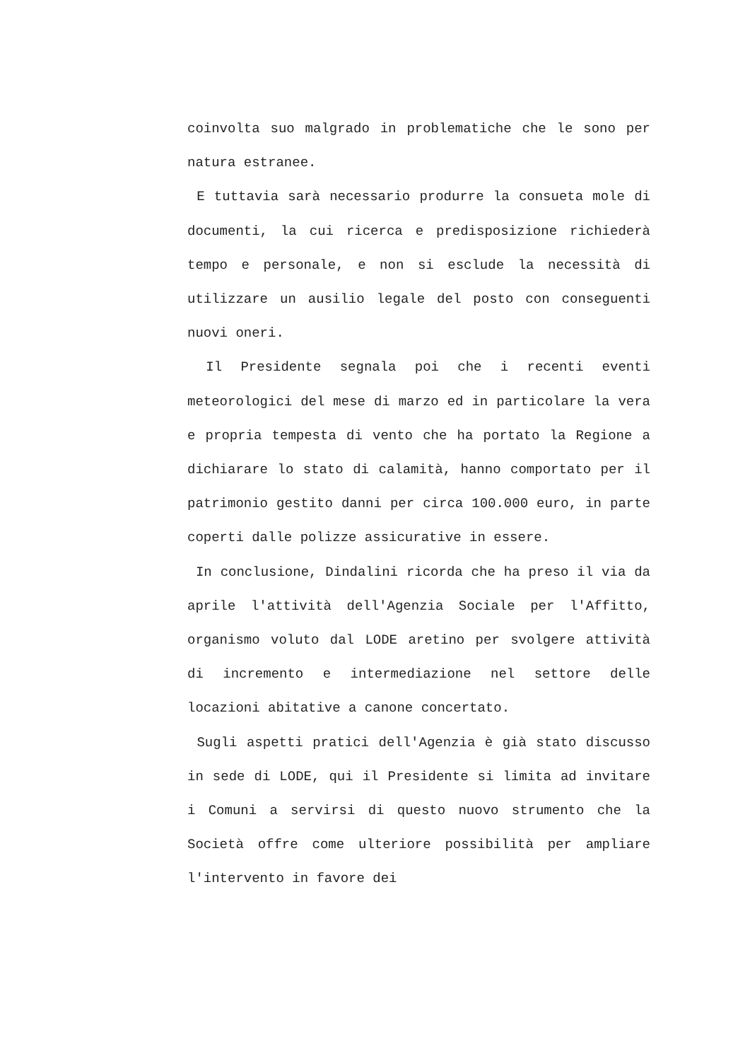coinvolta suo malgrado in problematiche che le sono per natura estranee.
E tuttavia sarà necessario produrre la consueta mole di documenti, la cui ricerca e predisposizione richiederà tempo e personale, e non si esclude la necessità di utilizzare un ausilio legale del posto con conseguenti nuovi oneri.
Il Presidente segnala poi che i recenti eventi meteorologici del mese di marzo ed in particolare la vera e propria tempesta di vento che ha portato la Regione a dichiarare lo stato di calamità, hanno comportato per il patrimonio gestito danni per circa 100.000 euro, in parte coperti dalle polizze assicurative in essere.
In conclusione, Dindalini ricorda che ha preso il via da aprile l'attività dell'Agenzia Sociale per l'Affitto, organismo voluto dal LODE aretino per svolgere attività di incremento e intermediazione nel settore delle locazioni abitative a canone concertato.
Sugli aspetti pratici dell'Agenzia è già stato discusso in sede di LODE, qui il Presidente si limita ad invitare i Comuni a servirsi di questo nuovo strumento che la Società offre come ulteriore possibilità per ampliare l'intervento in favore dei